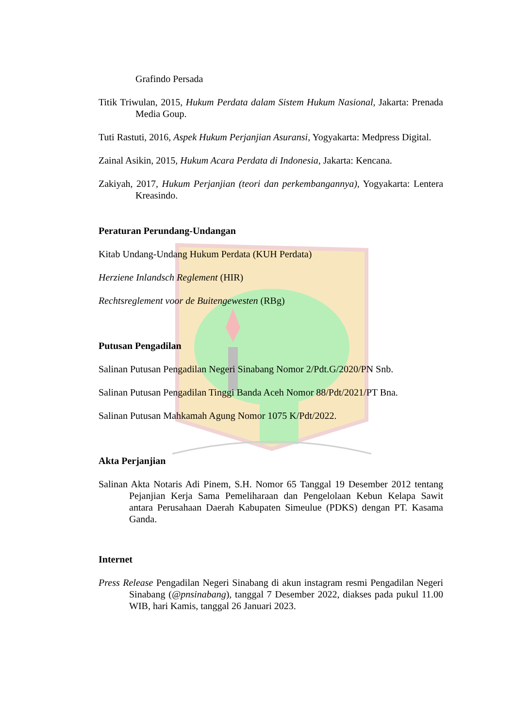Grafindo Persada
Titik Triwulan, 2015, Hukum Perdata dalam Sistem Hukum Nasional, Jakarta: Prenada Media Goup.
Tuti Rastuti, 2016, Aspek Hukum Perjanjian Asuransi, Yogyakarta: Medpress Digital.
Zainal Asikin, 2015, Hukum Acara Perdata di Indonesia, Jakarta: Kencana.
Zakiyah, 2017, Hukum Perjanjian (teori dan perkembangannya), Yogyakarta: Lentera Kreasindo.
Peraturan Perundang-Undangan
Kitab Undang-Undang Hukum Perdata (KUH Perdata)
Herziene Inlandsch Reglement (HIR)
Rechtsreglement voor de Buitengewesten (RBg)
Putusan Pengadilan
Salinan Putusan Pengadilan Negeri Sinabang Nomor 2/Pdt.G/2020/PN Snb.
Salinan Putusan Pengadilan Tinggi Banda Aceh Nomor 88/Pdt/2021/PT Bna.
Salinan Putusan Mahkamah Agung Nomor 1075 K/Pdt/2022.
Akta Perjanjian
Salinan Akta Notaris Adi Pinem, S.H. Nomor 65 Tanggal 19 Desember 2012 tentang Pejanjian Kerja Sama Pemeliharaan dan Pengelolaan Kebun Kelapa Sawit antara Perusahaan Daerah Kabupaten Simeulue (PDKS) dengan PT. Kasama Ganda.
Internet
Press Release Pengadilan Negeri Sinabang di akun instagram resmi Pengadilan Negeri Sinabang (@pnsinabang), tanggal 7 Desember 2022, diakses pada pukul 11.00 WIB, hari Kamis, tanggal 26 Januari 2023.